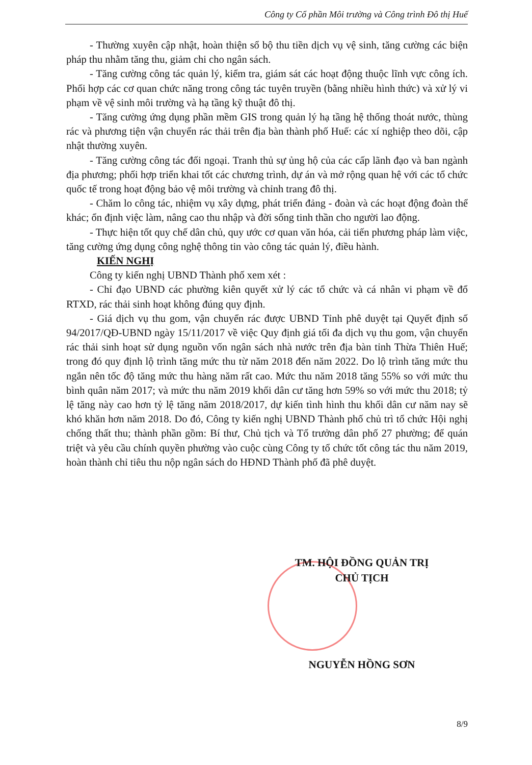Công ty Cổ phần Môi trường và Công trình Đô thị Huế
- Thường xuyên cập nhật, hoàn thiện sổ bộ thu tiền dịch vụ vệ sinh, tăng cường các biện pháp thu nhằm tăng thu, giảm chi cho ngân sách.
- Tăng cường công tác quản lý, kiểm tra, giám sát các hoạt động thuộc lĩnh vực công ích. Phối hợp các cơ quan chức năng trong công tác tuyên truyền (bằng nhiều hình thức) và xử lý vi phạm về vệ sinh môi trường và hạ tầng kỹ thuật đô thị.
- Tăng cường ứng dụng phần mềm GIS trong quản lý hạ tầng hệ thống thoát nước, thùng rác và phương tiện vận chuyển rác thải trên địa bàn thành phố Huế: các xí nghiệp theo dõi, cập nhật thường xuyên.
- Tăng cường công tác đối ngoại. Tranh thủ sự ủng hộ của các cấp lãnh đạo và ban ngành địa phương; phối hợp triển khai tốt các chương trình, dự án và mở rộng quan hệ với các tổ chức quốc tế trong hoạt động bảo vệ môi trường và chỉnh trang đô thị.
- Chăm lo công tác, nhiệm vụ xây dựng, phát triển đảng - đoàn và các hoạt động đoàn thể khác; ổn định việc làm, nâng cao thu nhập và đời sống tinh thần cho người lao động.
- Thực hiện tốt quy chế dân chủ, quy ước cơ quan văn hóa, cải tiến phương pháp làm việc, tăng cường ứng dụng công nghệ thông tin vào công tác quản lý, điều hành.
KIẾN NGHỊ
Công ty kiến nghị UBND Thành phố xem xét :
- Chỉ đạo UBND các phường kiên quyết xử lý các tổ chức và cá nhân vi phạm về đổ RTXD, rác thải sinh hoạt không đúng quy định.
- Giá dịch vụ thu gom, vận chuyển rác được UBND Tỉnh phê duyệt tại Quyết định số 94/2017/QĐ-UBND ngày 15/11/2017 về việc Quy định giá tối đa dịch vụ thu gom, vận chuyển rác thải sinh hoạt sử dụng nguồn vốn ngân sách nhà nước trên địa bàn tỉnh Thừa Thiên Huế; trong đó quy định lộ trình tăng mức thu từ năm 2018 đến năm 2022. Do lộ trình tăng mức thu ngắn nên tốc độ tăng mức thu hàng năm rất cao. Mức thu năm 2018 tăng 55% so với mức thu bình quân năm 2017; và mức thu năm 2019 khối dân cư tăng hơn 59% so với mức thu 2018; tỷ lệ tăng này cao hơn tỷ lệ tăng năm 2018/2017, dự kiến tình hình thu khối dân cư năm nay sẽ khó khăn hơn năm 2018. Do đó, Công ty kiến nghị UBND Thành phố chủ trì tổ chức Hội nghị chống thất thu; thành phần gồm: Bí thư, Chủ tịch và Tổ trưởng dân phố 27 phường; để quán triệt và yêu cầu chính quyền phường vào cuộc cùng Công ty tổ chức tốt công tác thu năm 2019, hoàn thành chỉ tiêu thu nộp ngân sách do HĐND Thành phố đã phê duyệt.
TM. HỘI ĐỒNG QUẢN TRỊ
CHỦ TỊCH
NGUYỄN HỒNG SƠN
8/9